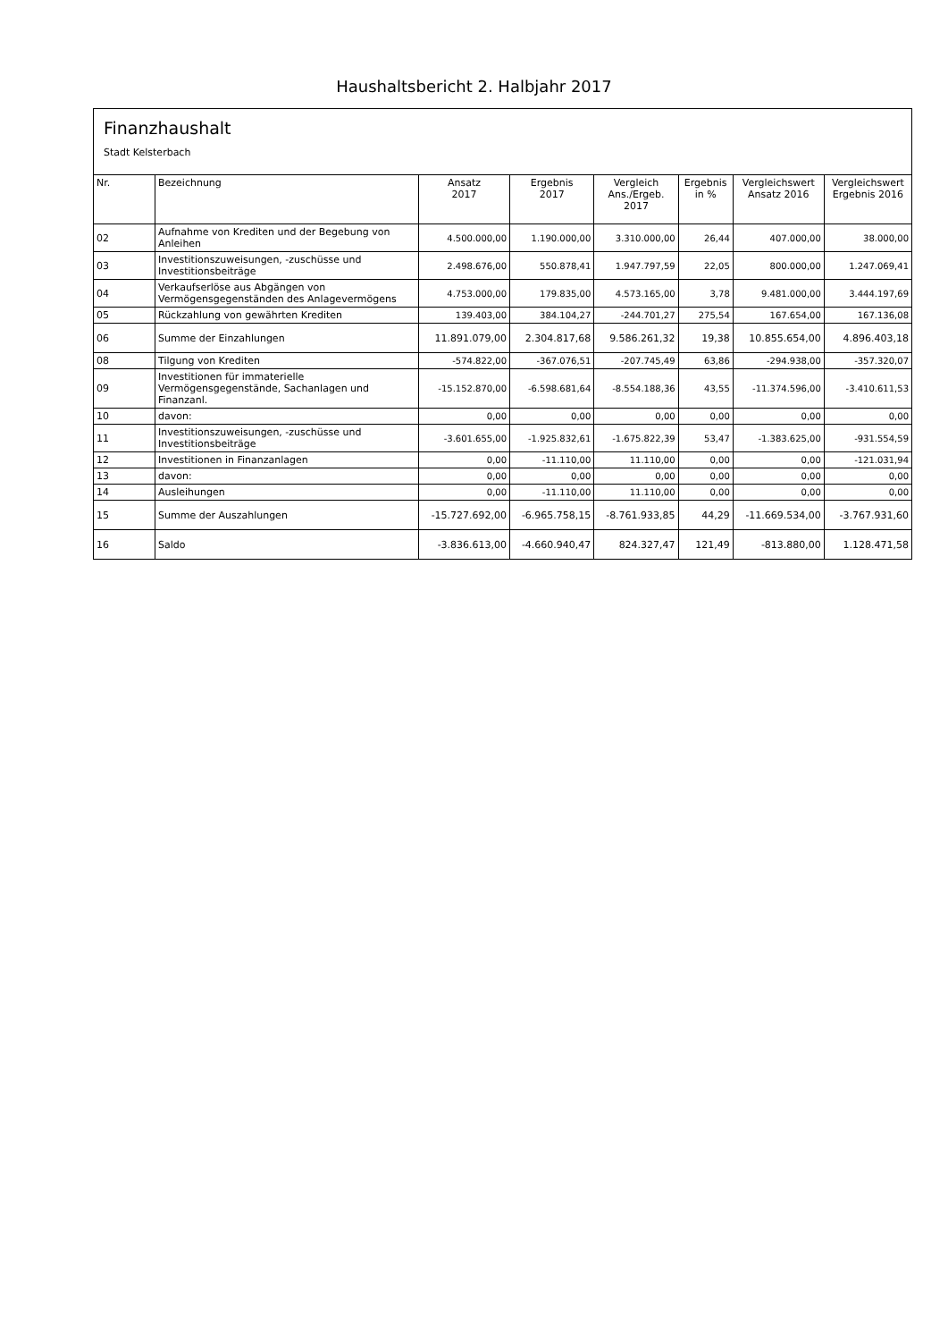Haushaltsbericht 2. Halbjahr 2017
Finanzhaushalt
Stadt Kelsterbach
| Nr. | Bezeichnung | Ansatz 2017 | Ergebnis 2017 | Vergleich Ans./Ergeb. 2017 | Ergebnis in % | Vergleichswert Ansatz 2016 | Vergleichswert Ergebnis 2016 |
| --- | --- | --- | --- | --- | --- | --- | --- |
| 02 | Aufnahme von Krediten und der Begebung von Anleihen | 4.500.000,00 | 1.190.000,00 | 3.310.000,00 | 26,44 | 407.000,00 | 38.000,00 |
| 03 | Investitionszuweisungen, -zuschüsse und Investitionsbeiträge | 2.498.676,00 | 550.878,41 | 1.947.797,59 | 22,05 | 800.000,00 | 1.247.069,41 |
| 04 | Verkaufserlöse aus Abgängen von Vermögensgegenständen des Anlagevermögens | 4.753.000,00 | 179.835,00 | 4.573.165,00 | 3,78 | 9.481.000,00 | 3.444.197,69 |
| 05 | Rückzahlung von gewährten Krediten | 139.403,00 | 384.104,27 | -244.701,27 | 275,54 | 167.654,00 | 167.136,08 |
| 06 | Summe der Einzahlungen | 11.891.079,00 | 2.304.817,68 | 9.586.261,32 | 19,38 | 10.855.654,00 | 4.896.403,18 |
| 08 | Tilgung von Krediten | -574.822,00 | -367.076,51 | -207.745,49 | 63,86 | -294.938,00 | -357.320,07 |
| 09 | Investitionen für immaterielle Vermögensgegenstände, Sachanlagen und Finanzanl. | -15.152.870,00 | -6.598.681,64 | -8.554.188,36 | 43,55 | -11.374.596,00 | -3.410.611,53 |
| 10 | davon: | 0,00 | 0,00 | 0,00 | 0,00 | 0,00 | 0,00 |
| 11 | Investitionszuweisungen, -zuschüsse und Investitionsbeiträge | -3.601.655,00 | -1.925.832,61 | -1.675.822,39 | 53,47 | -1.383.625,00 | -931.554,59 |
| 12 | Investitionen in Finanzanlagen | 0,00 | -11.110,00 | 11.110,00 | 0,00 | 0,00 | -121.031,94 |
| 13 | davon: | 0,00 | 0,00 | 0,00 | 0,00 | 0,00 | 0,00 |
| 14 | Ausleihungen | 0,00 | -11.110,00 | 11.110,00 | 0,00 | 0,00 | 0,00 |
| 15 | Summe der Auszahlungen | -15.727.692,00 | -6.965.758,15 | -8.761.933,85 | 44,29 | -11.669.534,00 | -3.767.931,60 |
| 16 | Saldo | -3.836.613,00 | -4.660.940,47 | 824.327,47 | 121,49 | -813.880,00 | 1.128.471,58 |